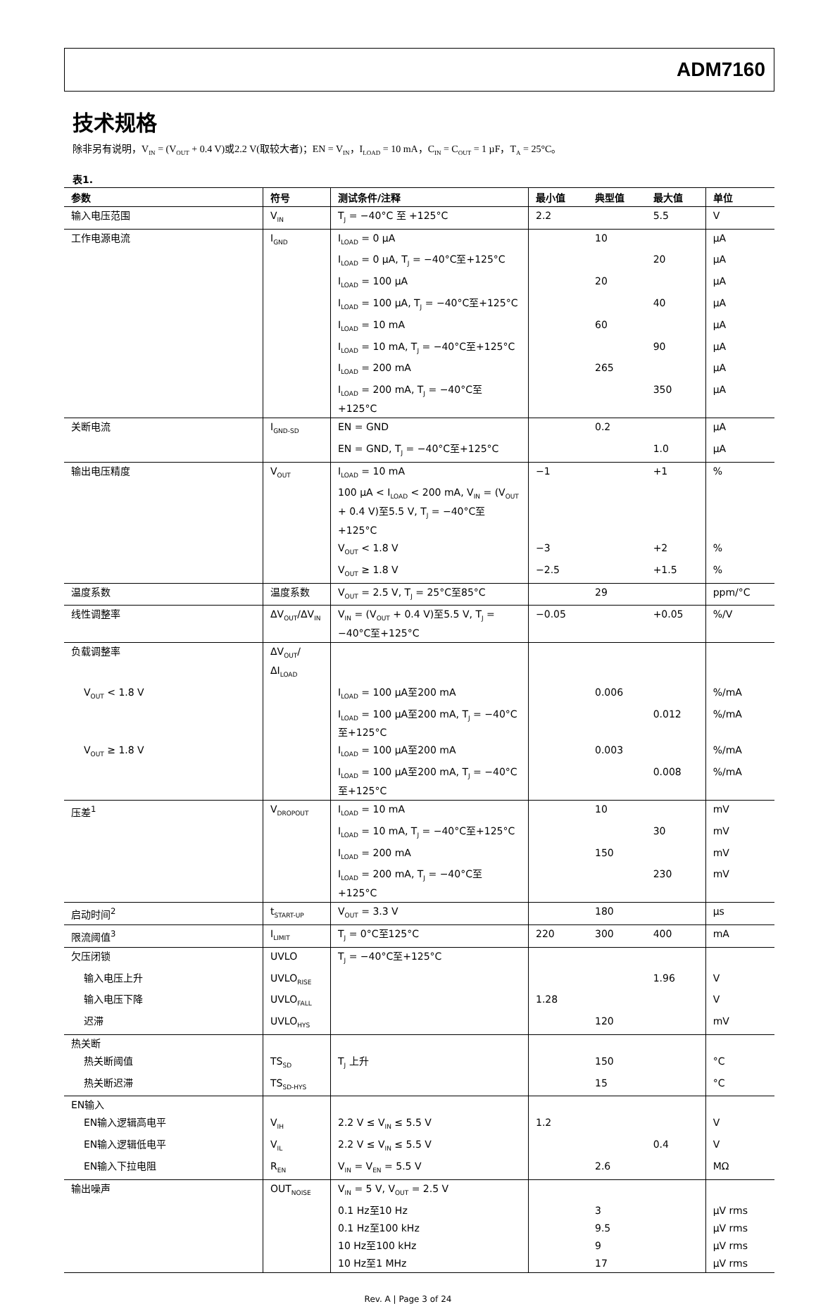ADM7160
技术规格
除非另有说明，V<sub>IN</sub> = (V<sub>OUT</sub> + 0.4 V)或2.2 V(取较大者)；EN = V<sub>IN</sub>，I<sub>LOAD</sub> = 10 mA，C<sub>IN</sub> = C<sub>OUT</sub> = 1 µF，T<sub>A</sub> = 25°C。
表1.
| 参数 | 符号 | 测试条件/注释 | 最小值 | 典型值 | 最大值 | 单位 |
| --- | --- | --- | --- | --- | --- | --- |
| 输入电压范围 | V<sub>IN</sub> | T<sub>J</sub> = −40°C 至 +125°C | 2.2 | | 5.5 | V |
| 工作电源电流 | I<sub>GND</sub> | I<sub>LOAD</sub> = 0 µA | | 10 | | µA |
| | | I<sub>LOAD</sub> = 0 µA, T<sub>J</sub> = −40°C至+125°C | | | 20 | µA |
| | | I<sub>LOAD</sub> = 100 µA | | 20 | | µA |
| | | I<sub>LOAD</sub> = 100 µA, T<sub>J</sub> = −40°C至+125°C | | | 40 | µA |
| | | I<sub>LOAD</sub> = 10 mA | | 60 | | µA |
| | | I<sub>LOAD</sub> = 10 mA, T<sub>J</sub> = −40°C至+125°C | | | 90 | µA |
| | | I<sub>LOAD</sub> = 200 mA | | 265 | | µA |
| | | I<sub>LOAD</sub> = 200 mA, T<sub>J</sub> = −40°C至+125°C | | | 350 | µA |
| 关断电流 | I<sub>GND-SD</sub> | EN = GND | | 0.2 | | µA |
| | | EN = GND, T<sub>J</sub> = −40°C至+125°C | | | 1.0 | µA |
| 输出电压精度 | V<sub>OUT</sub> | I<sub>LOAD</sub> = 10 mA | −1 | | +1 | % |
| | | 100 µA < I<sub>LOAD</sub> < 200 mA, V<sub>IN</sub> = (V<sub>OUT</sub> + 0.4 V)至5.5 V, T<sub>J</sub> = −40°C至+125°C | | | | |
| | | V<sub>OUT</sub> < 1.8 V | −3 | | +2 | % |
| | | V<sub>OUT</sub> ≥ 1.8 V | −2.5 | | +1.5 | % |
| 温度系数 | 温度系数 | V<sub>OUT</sub> = 2.5 V, T<sub>J</sub> = 25°C至85°C | | 29 | | ppm/°C |
| 线性调整率 | ΔV<sub>OUT</sub>/ΔV<sub>IN</sub> | V<sub>IN</sub> = (V<sub>OUT</sub> + 0.4 V)至5.5 V, T<sub>J</sub> = −40°C至+125°C | −0.05 | | +0.05 | %/V |
| 负载调整率 | ΔV<sub>OUT</sub>/ΔI<sub>LOAD</sub> | | | | | |
| V<sub>OUT</sub> < 1.8 V | | I<sub>LOAD</sub> = 100 µA至200 mA | | 0.006 | | %/mA |
| | | I<sub>LOAD</sub> = 100 µA至200 mA, T<sub>J</sub> = −40°C至+125°C | | | 0.012 | %/mA |
| V<sub>OUT</sub> ≥ 1.8 V | | I<sub>LOAD</sub> = 100 µA至200 mA | | 0.003 | | %/mA |
| | | I<sub>LOAD</sub> = 100 µA至200 mA, T<sub>J</sub> = −40°C至+125°C | | | 0.008 | %/mA |
| 压差<sup>1</sup> | V<sub>DROPOUT</sub> | I<sub>LOAD</sub> = 10 mA | | 10 | | mV |
| | | I<sub>LOAD</sub> = 10 mA, T<sub>J</sub> = −40°C至+125°C | | | 30 | mV |
| | | I<sub>LOAD</sub> = 200 mA | | 150 | | mV |
| | | I<sub>LOAD</sub> = 200 mA, T<sub>J</sub> = −40°C至+125°C | | | 230 | mV |
| 启动时间<sup>2</sup> | t<sub>START-UP</sub> | V<sub>OUT</sub> = 3.3 V | | 180 | | µs |
| 限流阈值<sup>3</sup> | I<sub>LIMIT</sub> | T<sub>J</sub> = 0°C至125°C | 220 | 300 | 400 | mA |
| 欠压闭锁 | UVLO | T<sub>J</sub> = −40°C至+125°C | | | | |
| 输入电压上升 | UVLO<sub>RISE</sub> | | | | 1.96 | V |
| 输入电压下降 | UVLO<sub>FALL</sub> | | 1.28 | | | V |
| 迟滞 | UVLO<sub>HYS</sub> | | | 120 | | mV |
| 热关断 | | | | | | |
| 热关断阈值 | TS<sub>SD</sub> | T<sub>J</sub> 上升 | | 150 | | °C |
| 热关断迟滞 | TS<sub>SD-HYS</sub> | | | 15 | | °C |
| EN输入 | | | | | | |
| EN输入逻辑高电平 | V<sub>IH</sub> | 2.2 V ≤ V<sub>IN</sub> ≤ 5.5 V | 1.2 | | | V |
| EN输入逻辑低电平 | V<sub>IL</sub> | 2.2 V ≤ V<sub>IN</sub> ≤ 5.5 V | | | 0.4 | V |
| EN输入下拉电阻 | R<sub>EN</sub> | V<sub>IN</sub> = V<sub>EN</sub> = 5.5 V | | 2.6 | | MΩ |
| 输出噪声 | OUT<sub>NOISE</sub> | V<sub>IN</sub> = 5 V, V<sub>OUT</sub> = 2.5 V | | | | |
| | | 0.1 Hz至10 Hz | | 3 | | µV rms |
| | | 0.1 Hz至100 kHz | | 9.5 | | µV rms |
| | | 10 Hz至100 kHz | | 9 | | µV rms |
| | | 10 Hz至1 MHz | | 17 | | µV rms |
Rev. A | Page 3 of 24